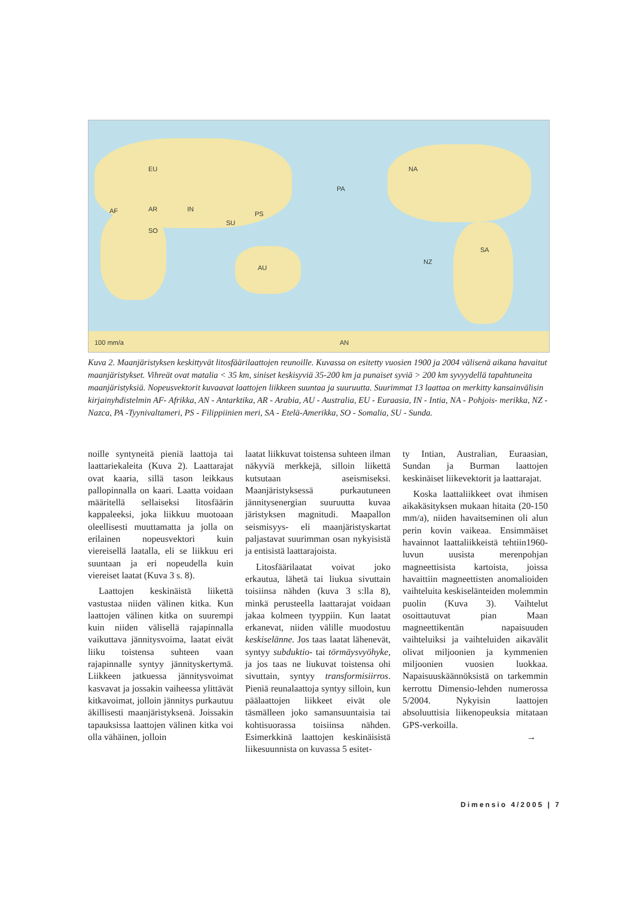EU
AF AR IN
SO
SU
PS
PA
NA
AU
NZ
SA
100 mm/a AN
Kuva 2. Maanjäristyksen keskittyvät litosfäärilaattojen reunoille. Kuvassa on esitetty vuosien 1900 ja 2004 välisenä aikana havaitut maanjäristykset. Vihreät ovat matalia < 35 km, siniset keskisyviä 35-200 km ja punaiset syviä > 200 km syvyydellä tapahtuneita maanjäristyksiä. Nopeusvektorit kuvaavat laattojen liikkeen suuntaa ja suuruutta. Suurimmat 13 laattaa on merkitty kansainvälisin kirjainyhdistelmin AF- Afrikka, AN - Antarktika, AR - Arabia, AU - Australia, EU - Euraasia, IN - Intia, NA - Pohjois- merikka, NZ - Nazca, PA -Tyynivaltameri, PS - Filippiinien meri, SA - Etelä-Amerikka, SO - Somalia, SU - Sunda.
noille syntyneitä pieniä laattoja tai laattariekaleita (Kuva 2). Laattarajat ovat kaaria, sillä tason leikkaus pallopinnalla on kaari. Laatta voidaan määritellä sellaiseksi litosfäärin kappaleeksi, joka liikkuu muotoaan oleellisesti muuttamatta ja jolla on erilainen nopeusvektori kuin viereisellä laatalla, eli se liikkuu eri suuntaan ja eri nopeudella kuin viereiset laatat (Kuva 3 s. 8).
Laattojen keskinäistä liikettä vastustaa niiden välinen kitka. Kun laattojen välinen kitka on suurempi kuin niiden välisellä rajapinnalla vaikuttava jännitysvoima, laatat eivät liiku toistensa suhteen vaan rajapinnalle syntyy jännityskertymä. Liikkeen jatkuessa jännitysvoimat kasvavat ja jossakin vaiheessa ylittävät kitkavoimat, jolloin jännitys purkautuu äkillisesti maanjäristyksenä. Joissakin tapauksissa laattojen välinen kitka voi olla vähäinen, jolloin
laatat liikkuvat toistensa suhteen ilman näkyviä merkkejä, silloin liikettä kutsutaan aseismiseksi. Maanjäristyksessä purkautuneen jännitysenergian suuruutta kuvaa järistyksen magnitudi. Maapallon seismisyys- eli maanjäristyskartat paljastavat suurimman osan nykyisistä ja entisistä laattarajoista.
Litosfäärilaatat voivat joko erkautua, lähetä tai liukua sivuttain toisiinsa nähden (kuva 3 s:lla 8), minkä perusteella laattarajat voidaan jakaa kolmeen tyyppiin. Kun laatat erkanevat, niiden välille muodostuu keskiselänne. Jos taas laatat lähenevät, syntyy subduktio- tai törmäysvyöhyke, ja jos taas ne liukuvat toistensa ohi sivuttain, syntyy transformisiirros. Pieniä reunalaattoja syntyy silloin, kun päälaattojen liikkeet eivät ole täsmälleen joko samansuuntaisia tai kohtisuorassa toisiinsa nähden. Esimerkkinä laattojen keskinäisistä liikesuunnista on kuvassa 5 esitet-
ty Intian, Australian, Euraasian, Sundan ja Burman laattojen keskinäiset liikevektorit ja laattarajat.
Koska laattaliikkeet ovat ihmisen aikakäsityksen mukaan hitaita (20-150 mm/a), niiden havaitseminen oli alun perin kovin vaikeaa. Ensimmäiset havainnot laattaliikkeistä tehtiin1960-luvun uusista merenpohjan magneettisista kartoista, joissa havaittiin magneettisten anomalioiden vaihteluita keskiselänteiden molemmin puolin (Kuva 3). Vaihtelut osoittautuvat pian Maan magneettikentän napaisuuden vaihteluiksi ja vaihteluiden aikavälit olivat miljoonien ja kymmenien miljoonien vuosien luokkaa. Napaisuuskäännöksistä on tarkemmin kerrottu Dimensio-lehden numerossa 5/2004. Nykyisin laattojen absoluuttisia liikenopeuksia mitataan GPS-verkoilla.
→
Dimensio 4/2005 | 7